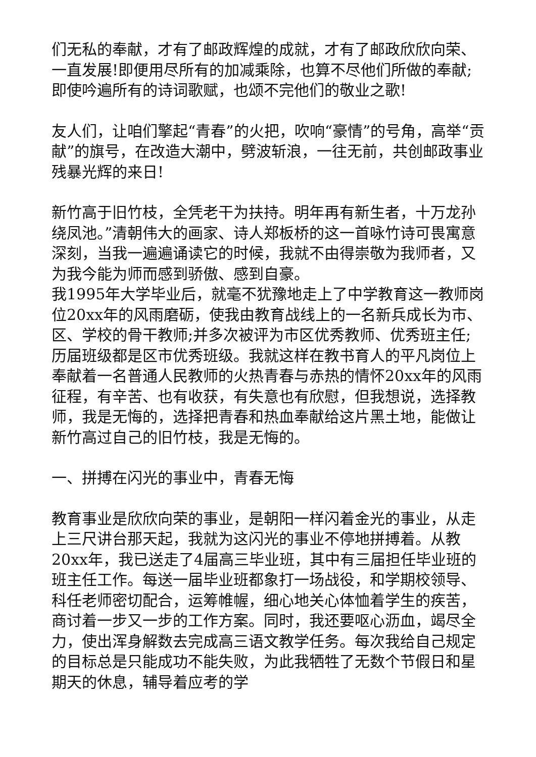们无私的奉献，才有了邮政辉煌的成就，才有了邮政欣欣向荣、一直发展!即便用尽所有的加减乘除，也算不尽他们所做的奉献;即使吟遍所有的诗词歌赋，也颂不完他们的敬业之歌!
友人们，让咱们擎起“青春”的火把，吹响“豪情”的号角，高举“贡献”的旗号，在改造大潮中，劈波斩浪，一往无前，共创邮政事业残暴光辉的来日!
新竹高于旧竹枝，全凭老干为扶持。明年再有新生者，十万龙孙绕凤池。”清朝伟大的画家、诗人郑板桥的这一首咏竹诗可畏寓意深刻，当我一遍遍诵读它的时候，我就不由得崇敬为我师者，又为我今能为师而感到骄傲、感到自豪。
我1995年大学毕业后，就毫不犹豫地走上了中学教育这一教师岗位20xx年的风雨磨砺，使我由教育战线上的一名新兵成长为市、区、学校的骨干教师;并多次被评为市区优秀教师、优秀班主任;历届班级都是区市优秀班级。我就这样在教书育人的平凡岗位上奉献着一名普通人民教师的火热青春与赤热的情怀20xx年的风雨征程，有辛苦、也有收获，有失意也有欣慰，但我想说，选择教师，我是无悔的，选择把青春和热血奉献给这片黑土地，能做让新竹高过自己的旧竹枝，我是无悔的。
一、拼搏在闪光的事业中，青春无悔
教育事业是欣欣向荣的事业，是朝阳一样闪着金光的事业，从走上三尺讲台那天起，我就为这闪光的事业不停地拼搏着。从教20xx年，我已送走了4届高三毕业班，其中有三届担任毕业班的班主任工作。每送一届毕业班都象打一场战役，和学期校领导、科任老师密切配合，运筹帷幄，细心地关心体恤着学生的疾苦，商讨着一步又一步的工作方案。同时，我还要呕心沥血，竭尽全力，使出浑身解数去完成高三语文教学任务。每次我给自己规定的目标总是只能成功不能失败，为此我牺牲了无数个节假日和星期天的休息，辅导着应考的学